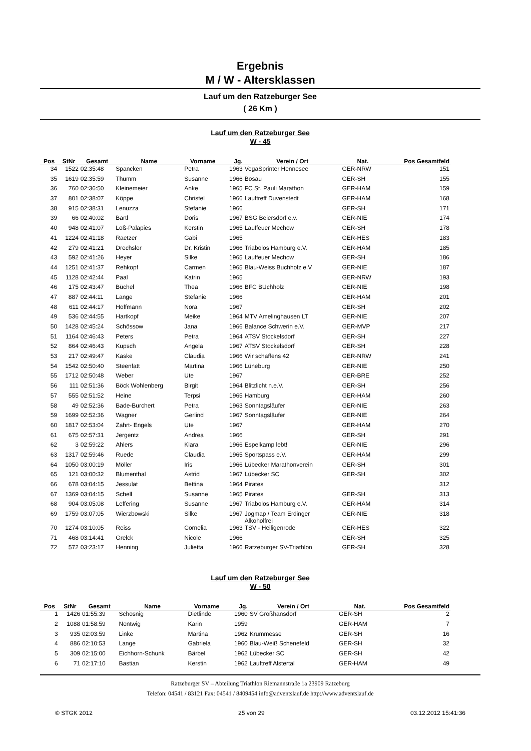Ergebnis
M / W - Altersklassen
Lauf um den Ratzeburger See
( 26 Km )
Lauf um den Ratzeburger See
W - 45
| Pos | StNr | Gesamt | Name | Vorname | Jg. | Verein / Ort | Nat. | Pos Gesamtfeld |
| --- | --- | --- | --- | --- | --- | --- | --- | --- |
| 34 | 1522 | 02:35:48 | Spancken | Petra | 1963 | VegaSprinter Hennesee | GER-NRW | 151 |
| 35 | 1619 | 02:35:59 | Thumm | Susanne | 1966 | Bosau | GER-SH | 155 |
| 36 | 760 | 02:36:50 | Kleinemeier | Anke | 1965 | FC St. Pauli Marathon | GER-HAM | 159 |
| 37 | 801 | 02:38:07 | Köppe | Christel | 1966 | Lauftreff Duvenstedt | GER-HAM | 168 |
| 38 | 915 | 02:38:31 | Lenuzza | Stefanie | 1966 | | GER-SH | 171 |
| 39 | 66 | 02:40:02 | Bartl | Doris | 1967 | BSG Beiersdorf e.v. | GER-NIE | 174 |
| 40 | 948 | 02:41:07 | Loß-Palapies | Kerstin | 1965 | Lauffeuer Mechow | GER-SH | 178 |
| 41 | 1224 | 02:41:18 | Raetzer | Gabi | 1965 | | GER-HES | 183 |
| 42 | 279 | 02:41:21 | Drechsler | Dr. Kristin | 1966 | Triabolos Hamburg e.V. | GER-HAM | 185 |
| 43 | 592 | 02:41:26 | Heyer | Silke | 1965 | Lauffeuer Mechow | GER-SH | 186 |
| 44 | 1251 | 02:41:37 | Rehkopf | Carmen | 1965 | Blau-Weiss Buchholz e.V | GER-NIE | 187 |
| 45 | 1128 | 02:42:44 | Paal | Katrin | 1965 | | GER-NRW | 193 |
| 46 | 175 | 02:43:47 | Büchel | Thea | 1966 | BFC BUchholz | GER-NIE | 198 |
| 47 | 887 | 02:44:11 | Lange | Stefanie | 1966 | | GER-HAM | 201 |
| 48 | 611 | 02:44:17 | Hoffmann | Nora | 1967 | | GER-SH | 202 |
| 49 | 536 | 02:44:55 | Hartkopf | Meike | 1964 | MTV Amelinghausen LT | GER-NIE | 207 |
| 50 | 1428 | 02:45:24 | Schössow | Jana | 1966 | Balance Schwerin e.V. | GER-MVP | 217 |
| 51 | 1164 | 02:46:43 | Peters | Petra | 1964 | ATSV Stockelsdorf | GER-SH | 227 |
| 52 | 864 | 02:46:43 | Kupsch | Angela | 1967 | ATSV Stockelsdorf | GER-SH | 228 |
| 53 | 217 | 02:49:47 | Kaske | Claudia | 1966 | Wir schaffens 42 | GER-NRW | 241 |
| 54 | 1542 | 02:50:40 | Steenfatt | Martina | 1966 | Lüneburg | GER-NIE | 250 |
| 55 | 1712 | 02:50:48 | Weber | Ute | 1967 | | GER-BRE | 252 |
| 56 | 111 | 02:51:36 | Böck Wohlenberg | Birgit | 1964 | Blitzlicht n.e.V. | GER-SH | 256 |
| 57 | 555 | 02:51:52 | Heine | Terpsi | 1965 | Hamburg | GER-HAM | 260 |
| 58 | 49 | 02:52:36 | Bade-Burchert | Petra | 1963 | Sonntagsläufer | GER-NIE | 263 |
| 59 | 1699 | 02:52:36 | Wagner | Gerlind | 1967 | Sonntagsläufer | GER-NIE | 264 |
| 60 | 1817 | 02:53:04 | Zahrt- Engels | Ute | 1967 | | GER-HAM | 270 |
| 61 | 675 | 02:57:31 | Jergentz | Andrea | 1966 | | GER-SH | 291 |
| 62 | 3 | 02:59:22 | Ahlers | Klara | 1966 | Espelkamp lebt! | GER-NIE | 296 |
| 63 | 1317 | 02:59:46 | Ruede | Claudia | 1965 | Sportspass e.V. | GER-HAM | 299 |
| 64 | 1050 | 03:00:19 | Möller | Iris | 1966 | Lübecker Marathonverein | GER-SH | 301 |
| 65 | 121 | 03:00:32 | Blumenthal | Astrid | 1967 | Lübecker SC | GER-SH | 302 |
| 66 | 678 | 03:04:15 | Jessulat | Bettina | 1964 | Pirates | | 312 |
| 67 | 1369 | 03:04:15 | Schell | Susanne | 1965 | Pirates | GER-SH | 313 |
| 68 | 904 | 03:05:08 | Leffering | Susanne | 1967 | Triabolos Hamburg e.V. | GER-HAM | 314 |
| 69 | 1759 | 03:07:05 | Wierzbowski | Silke | 1967 | Jogmap / Team Erdinger Alkoholfrei | GER-NIE | 318 |
| 70 | 1274 | 03:10:05 | Reiss | Cornelia | 1963 | TSV - Heiligenrode | GER-HES | 322 |
| 71 | 468 | 03:14:41 | Grelck | Nicole | 1966 | | GER-SH | 325 |
| 72 | 572 | 03:23:17 | Henning | Julietta | 1966 | Ratzeburger SV-Triathlon | GER-SH | 328 |
Lauf um den Ratzeburger See
W - 50
| Pos | StNr | Gesamt | Name | Vorname | Jg. | Verein / Ort | Nat. | Pos Gesamtfeld |
| --- | --- | --- | --- | --- | --- | --- | --- | --- |
| 1 | 1426 | 01:55:39 | Schosnig | Dietlinde | 1960 | SV Großhansdorf | GER-SH | 2 |
| 2 | 1088 | 01:58:59 | Nentwig | Karin | 1959 | | GER-HAM | 7 |
| 3 | 935 | 02:03:59 | Linke | Martina | 1962 | Krummesse | GER-SH | 16 |
| 4 | 886 | 02:10:53 | Lange | Gabriela | 1960 | Blau-Weiß Schenefeld | GER-SH | 32 |
| 5 | 309 | 02:15:00 | Eichhorn-Schunk | Bärbel | 1962 | Lübecker SC | GER-SH | 42 |
| 6 | 71 | 02:17:10 | Bastian | Kerstin | 1962 | Lauftreff Alstertal | GER-HAM | 49 |
Ratzeburger SV – Abteilung Triathlon Riemannstraße 1a 23909 Ratzeburg
Telefon: 04541 / 83121 Fax: 04541 / 8409454 info@adventslauf.de http://www.adventslauf.de
© STGK 2012 25 von 29 03.12.2012 15:41:36